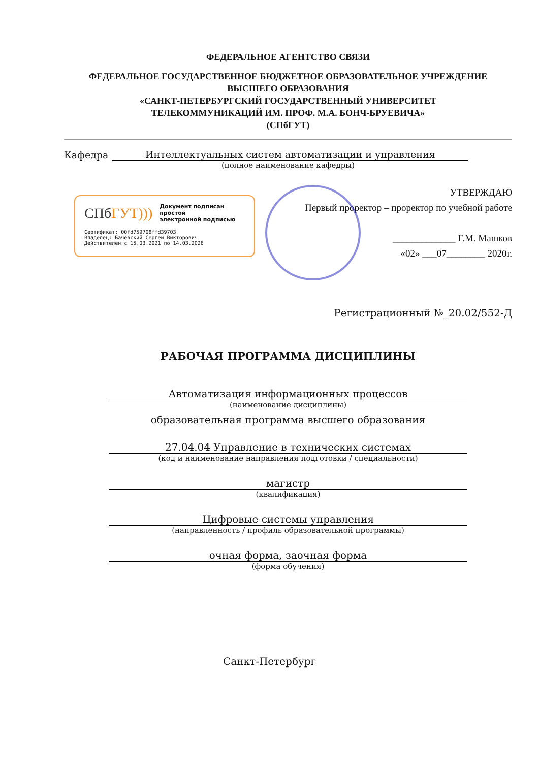ФЕДЕРАЛЬНОЕ АГЕНТСТВО СВЯЗИ
ФЕДЕРАЛЬНОЕ ГОСУДАРСТВЕННОЕ БЮДЖЕТНОЕ ОБРАЗОВАТЕЛЬНОЕ УЧРЕЖДЕНИЕ
ВЫСШЕГО ОБРАЗОВАНИЯ
«САНКТ-ПЕТЕРБУРГСКИЙ ГОСУДАРСТВЕННЫЙ УНИВЕРСИТЕТ
ТЕЛЕКОММУНИКАЦИЙ ИМ. ПРОФ. М.А. БОНЧ-БРУЕВИЧА»
(СПбГУТ)
Кафедра Интеллектуальных систем автоматизации и управления
(полное наименование кафедры)
СПбГУТ)))
Документ подписан простой
электронной подписью
Сертификат: 00fd759708ffd39703
Владелец: Бачевский Сергей Викторович
Действителен с 15.03.2021 по 14.03.2026
УТВЕРЖДАЮ
Первый проректор – проректор по учебной работе
_____________ Г.М. Машков
«02» ___07________ 2020г.
Регистрационный №_20.02/552-Д
РАБОЧАЯ ПРОГРАММА ДИСЦИПЛИНЫ
Автоматизация информационных процессов
(наименование дисциплины)
образовательная программа высшего образования
27.04.04 Управление в технических системах
(код и наименование направления подготовки / специальности)
магистр
(квалификация)
Цифровые системы управления
(направленность / профиль образовательной программы)
очная форма, заочная форма
(форма обучения)
Санкт-Петербург